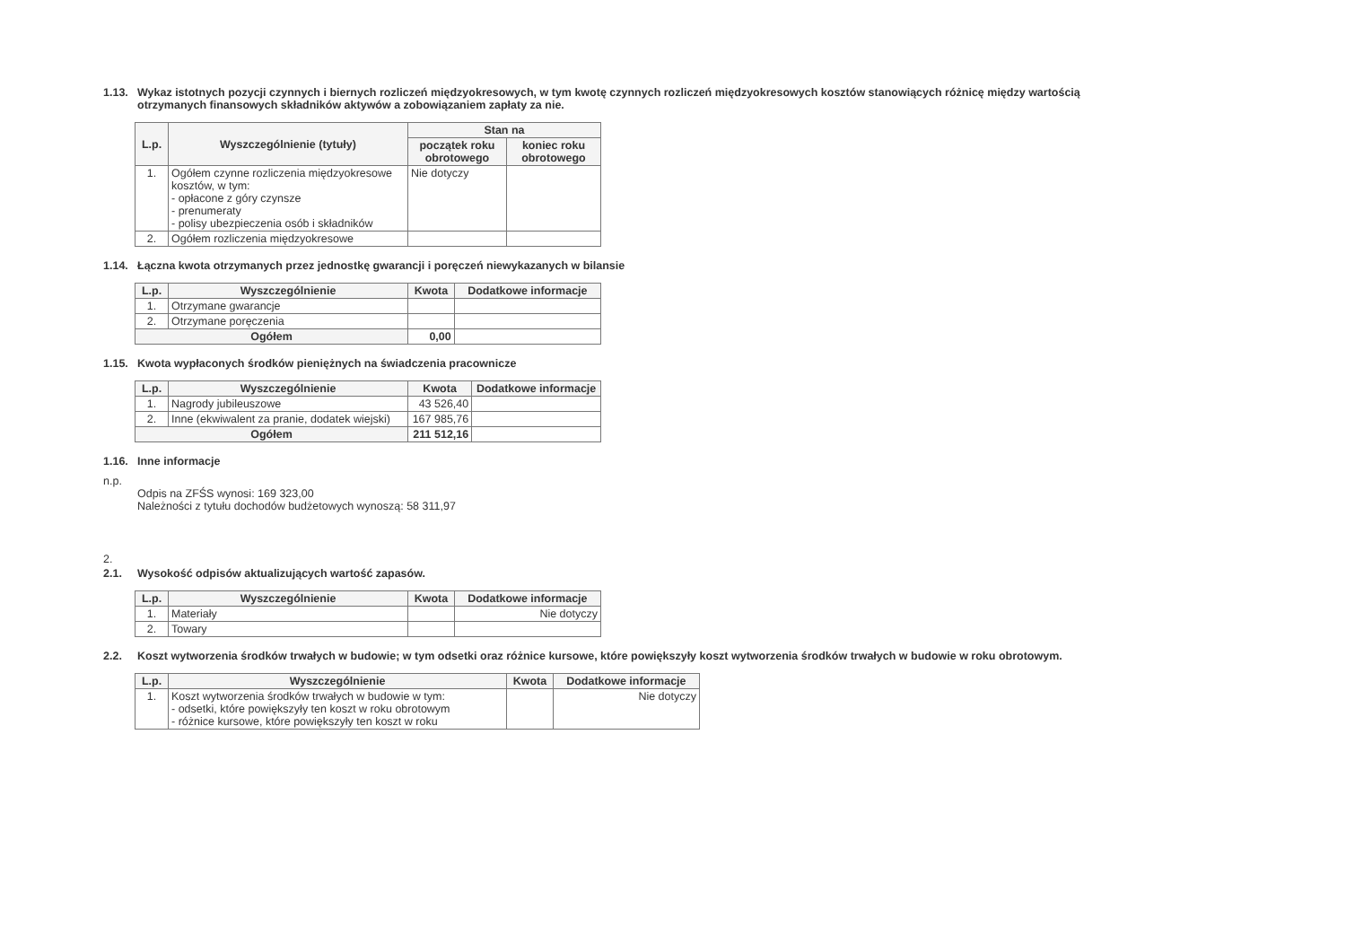1.13. Wykaz istotnych pozycji czynnych i biernych rozliczeń międzyokresowych, w tym kwotę czynnych rozliczeń międzyokresowych kosztów stanowiących różnicę między wartością otrzymanych finansowych składników aktywów a zobowiązaniem zapłaty za nie.
| L.p. | Wyszczególnienie (tytuły) | Stan na | |
| --- | --- | --- | --- |
| | | początek roku obrotowego | koniec roku obrotowego |
| 1. | Ogółem czynne rozliczenia międzyokresowe kosztów, w tym: - opłacone z góry czynsze - prenumeraty - polisy ubezpieczenia osób i składników | Nie dotyczy | |
| 2. | Ogółem rozliczenia międzyokresowe | | |
1.14. Łączna kwota otrzymanych przez jednostkę gwarancji i poręczeń niewykazanych w bilansie
| L.p. | Wyszczególnienie | Kwota | Dodatkowe informacje |
| --- | --- | --- | --- |
| 1. | Otrzymane gwarancje | | |
| 2. | Otrzymane poręczenia | | |
| Ogółem | | 0,00 | |
1.15. Kwota wypłaconych środków pieniężnych na świadczenia pracownicze
| L.p. | Wyszczególnienie | Kwota | Dodatkowe informacje |
| --- | --- | --- | --- |
| 1. | Nagrody jubileuszowe | 43 526,40 | |
| 2. | Inne (ekwiwalent za pranie, dodatek wiejski) | 167 985,76 | |
| Ogółem | | 211 512,16 | |
1.16. Inne informacje
n.p.
Odpis na ZFŚS wynosi: 169 323,00
Należności z tytułu dochodów budżetowych wynoszą: 58 311,97
2.
2.1. Wysokość odpisów aktualizujących wartość zapasów.
| L.p. | Wyszczególnienie | Kwota | Dodatkowe informacje |
| --- | --- | --- | --- |
| 1. | Materiały | | Nie dotyczy |
| 2. | Towary | | |
2.2. Koszt wytworzenia środków trwałych w budowie; w tym odsetki oraz różnice kursowe, które powiększyły koszt wytworzenia środków trwałych w budowie w roku obrotowym.
| L.p. | Wyszczególnienie | Kwota | Dodatkowe informacje |
| --- | --- | --- | --- |
| 1. | Koszt wytworzenia środków trwałych w budowie w tym: - odsetki, które powiększyły ten koszt w roku obrotowym - różnice kursowe, które powiększyły ten koszt w roku | | Nie dotyczy |